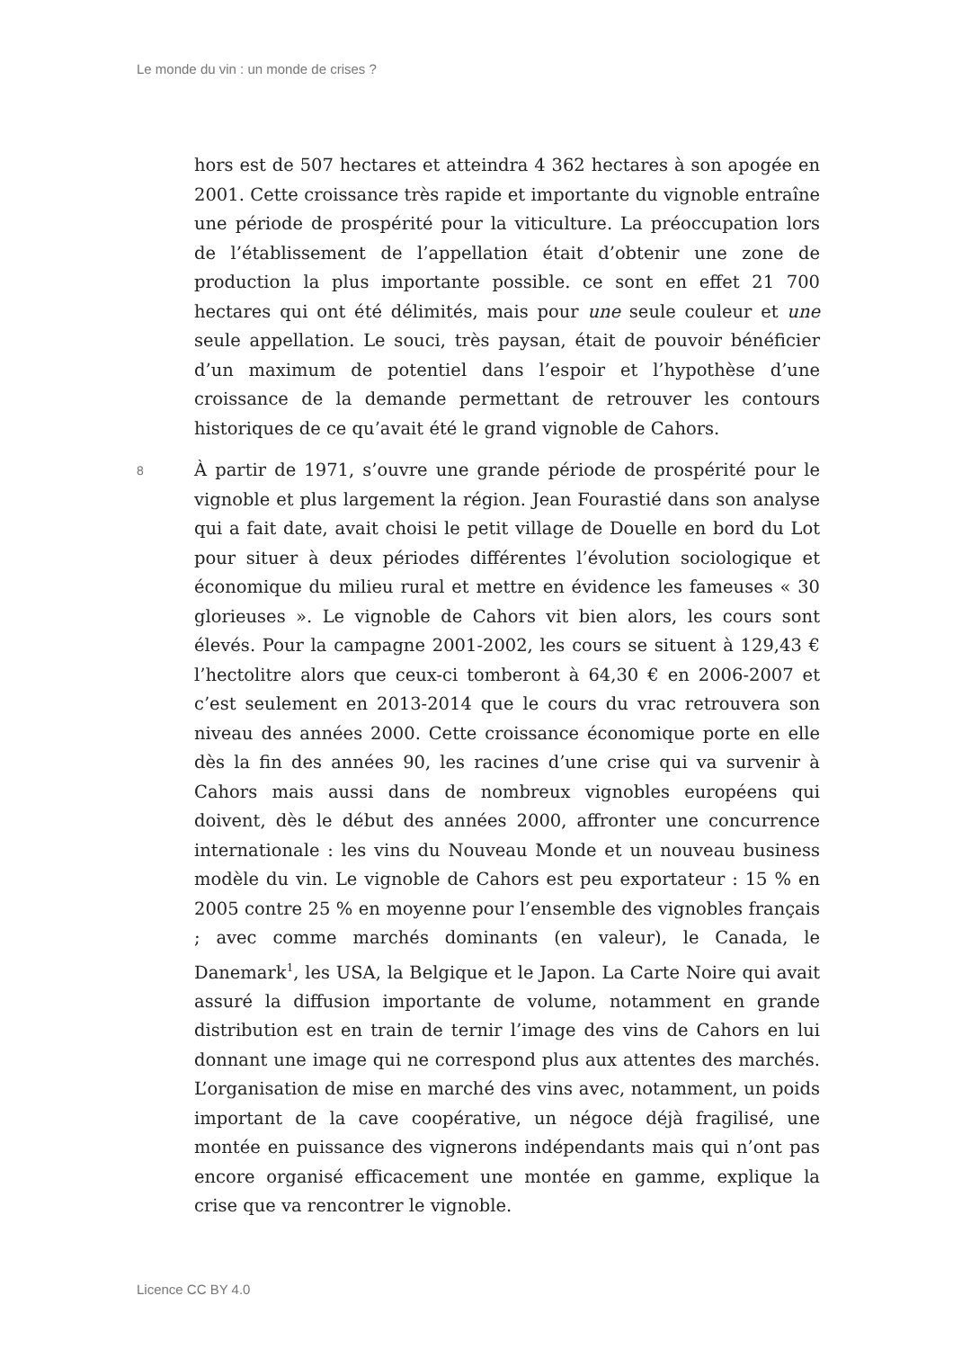Le monde du vin : un monde de crises ?
hors est de 507 hectares et atteindra 4 362 hectares à son apogée en 2001. Cette croissance très rapide et importante du vignoble entraîne une période de prospérité pour la viticulture. La préoccupation lors de l’établissement de l’appellation était d’obtenir une zone de production la plus importante possible. ce sont en effet 21 700 hectares qui ont été délimités, mais pour une seule couleur et une seule appellation. Le souci, très paysan, était de pouvoir bénéficier d’un maximum de potentiel dans l’espoir et l’hypothèse d’une croissance de la demande permettant de retrouver les contours historiques de ce qu’avait été le grand vignoble de Cahors.
8
À partir de 1971, s’ouvre une grande période de prospérité pour le vignoble et plus largement la région. Jean Fourastié dans son analyse qui a fait date, avait choisi le petit village de Douelle en bord du Lot pour situer à deux périodes différentes l’évolution sociologique et économique du milieu rural et mettre en évidence les fameuses « 30 glorieuses ». Le vignoble de Cahors vit bien alors, les cours sont élevés. Pour la campagne 2001-2002, les cours se situent à 129,43 € l’hectolitre alors que ceux-ci tomberont à 64,30 € en 2006-2007 et c’est seulement en 2013-2014 que le cours du vrac retrouvera son niveau des années 2000. Cette croissance économique porte en elle dès la fin des années 90, les racines d’une crise qui va survenir à Cahors mais aussi dans de nombreux vignobles européens qui doivent, dès le début des années 2000, affronter une concurrence internationale : les vins du Nouveau Monde et un nouveau business modèle du vin. Le vignoble de Cahors est peu exportateur : 15 % en 2005 contre 25 % en moyenne pour l’ensemble des vignobles français ; avec comme marchés dominants (en valeur), le Canada, le Danemark<sup>1</sup>, les USA, la Belgique et le Japon. La Carte Noire qui avait assuré la diffusion importante de volume, notamment en grande distribution est en train de ternir l’image des vins de Cahors en lui donnant une image qui ne correspond plus aux attentes des marchés. L’organisation de mise en marché des vins avec, notamment, un poids important de la cave coopérative, un négoce déjà fragilisé, une montée en puissance des vignerons indépendants mais qui n’ont pas encore organisé efficacement une montée en gamme, explique la crise que va rencontrer le vignoble.
Licence CC BY 4.0